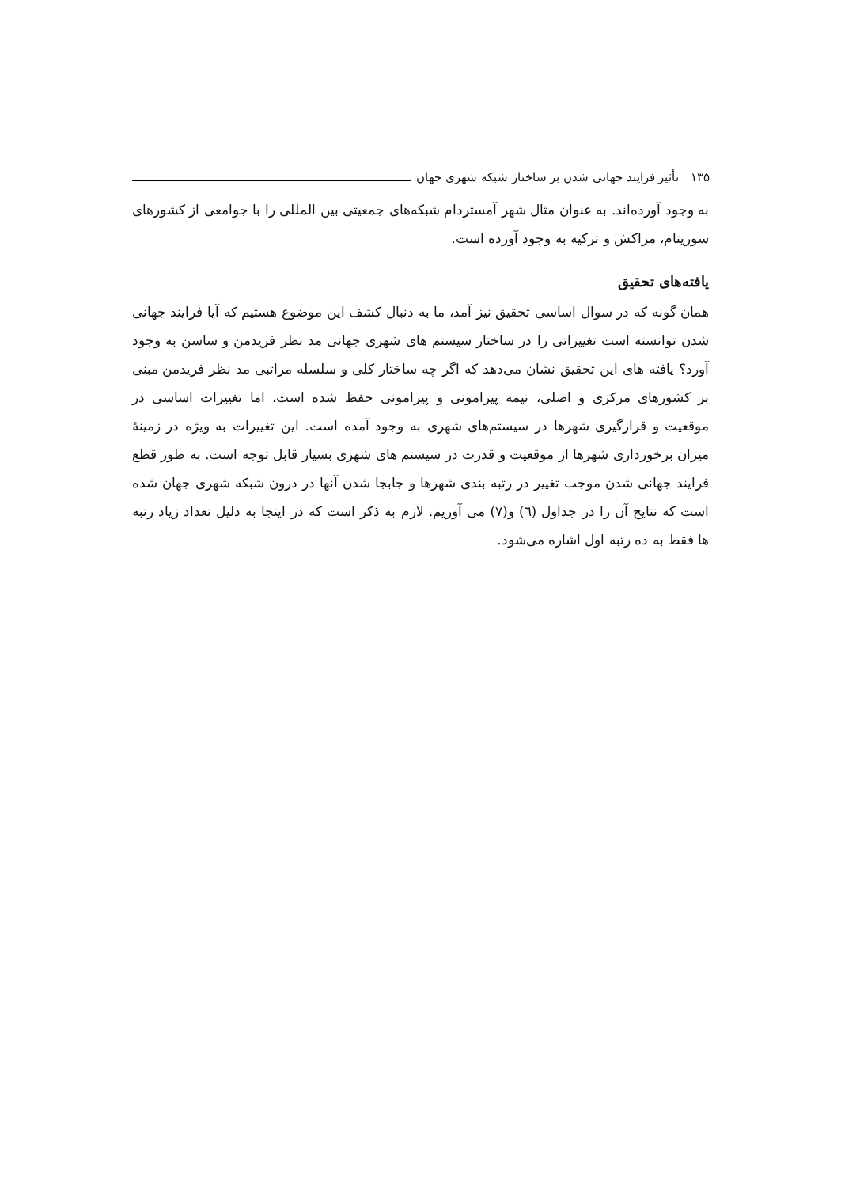۱۳۵ تأثیر فرایند جهانی شدن بر ساختار شبکه شهری جهان
به وجود آورده‌اند. به عنوان مثال شهر آمستردام شبکه‌های جمعیتی بین المللی را با جوامعی از کشورهای سورینام، مراکش و ترکیه به وجود آورده است.
یافته‌های تحقیق
همان گونه که در سوال اساسی تحقیق نیز آمد، ما به دنبال کشف این موضوع هستیم که آیا فرایند جهانی شدن توانسته است تغییراتی را در ساختار سیستم های شهری جهانی مد نظر فریدمن و ساسن به وجود آورد؟ یافته های این تحقیق نشان می‌دهد که اگر چه ساختار کلی و سلسله مراتبی مد نظر فریدمن مبنی بر کشورهای مرکزی و اصلی، نیمه پیرامونی و پیرامونی حفظ شده است، اما تغییرات اساسی در موقعیت و قرارگیری شهرها در سیستم‌های شهری به وجود آمده است. این تغییرات به ویژه در زمینهٔ میزان برخورداری شهرها از موقعیت و قدرت در سیستم های شهری بسیار قابل توجه است. به طور قطع فرایند جهانی شدن موجب تغییر در رتبه بندی شهرها و جابجا شدن آنها در درون شبکه شهری جهان شده است که نتایج آن را در جداول (٦) و(٧) می آوریم. لازم به ذکر است که در اینجا به دلیل تعداد زیاد رتبه ها فقط به ده رتبه اول اشاره می‌شود.